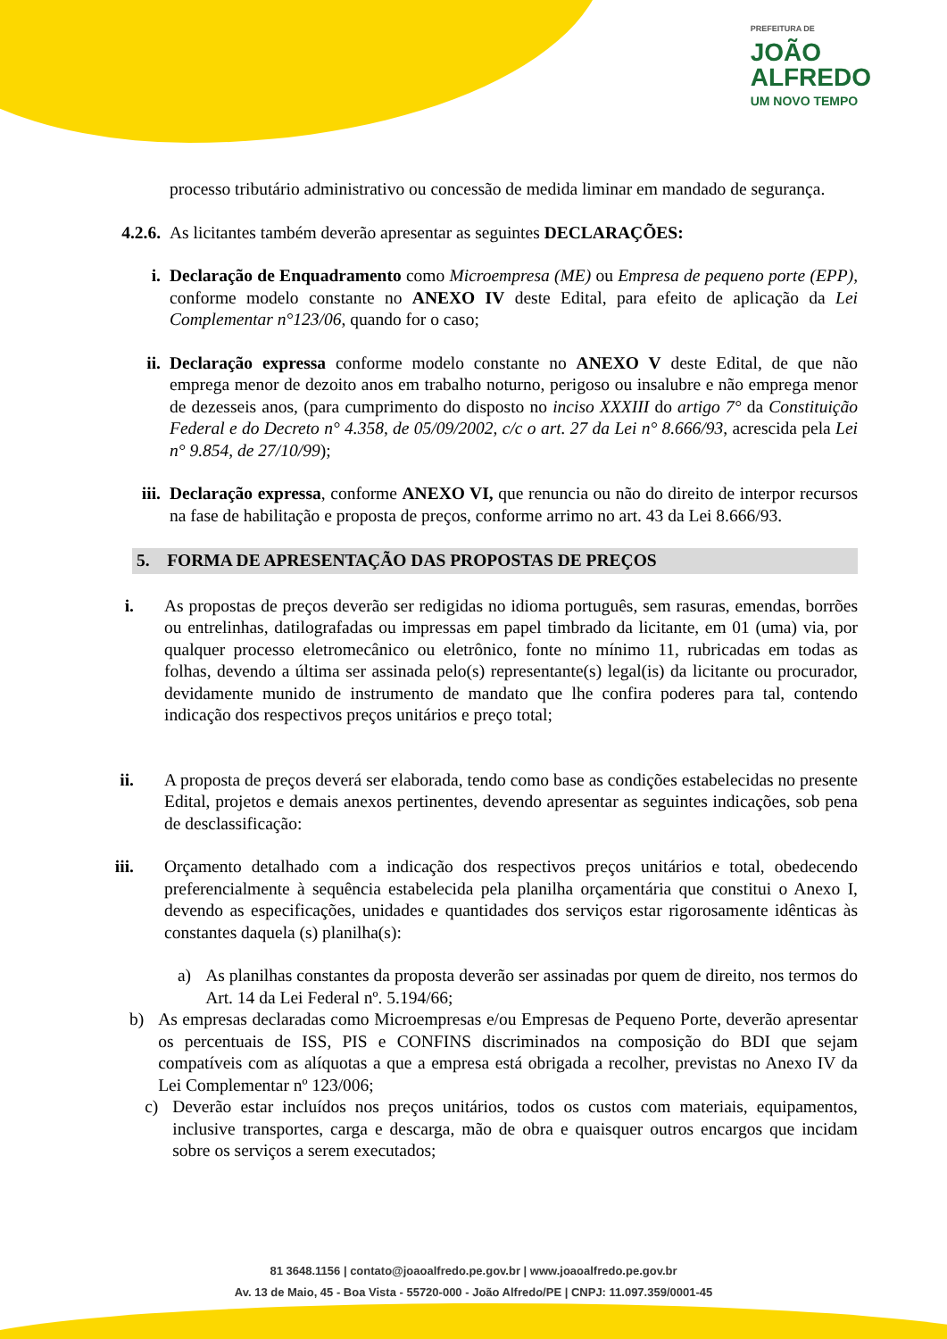PREFEITURA DE
JOÃO
ALFREDO
UM NOVO TEMPO
processo tributário administrativo ou concessão de medida liminar em mandado de segurança.
4.2.6.
As licitantes também deverão apresentar as seguintes DECLARAÇÕES:
i. Declaração de Enquadramento como Microempresa (ME) ou Empresa de pequeno porte (EPP), conforme modelo constante no ANEXO IV deste Edital, para efeito de aplicação da Lei Complementar n°123/06, quando for o caso;
ii. Declaração expressa conforme modelo constante no ANEXO V deste Edital, de que não emprega menor de dezoito anos em trabalho noturno, perigoso ou insalubre e não emprega menor de dezesseis anos, (para cumprimento do disposto no inciso XXXIII do artigo 7° da Constituição Federal e do Decreto n° 4.358, de 05/09/2002, c/c o art. 27 da Lei n° 8.666/93, acrescida pela Lei n° 9.854, de 27/10/99);
iii. Declaração expressa, conforme ANEXO VI, que renuncia ou não do direito de interpor recursos na fase de habilitação e proposta de preços, conforme arrimo no art. 43 da Lei 8.666/93.
5. FORMA DE APRESENTAÇÃO DAS PROPOSTAS DE PREÇOS
i. As propostas de preços deverão ser redigidas no idioma português, sem rasuras, emendas, borrões ou entrelinhas, datilografadas ou impressas em papel timbrado da licitante, em 01 (uma) via, por qualquer processo eletromecânico ou eletrônico, fonte no mínimo 11, rubricadas em todas as folhas, devendo a última ser assinada pelo(s) representante(s) legal(is) da licitante ou procurador, devidamente munido de instrumento de mandato que lhe confira poderes para tal, contendo indicação dos respectivos preços unitários e preço total;
ii.
A proposta de preços deverá ser elaborada, tendo como base as condições estabelecidas no presente Edital, projetos e demais anexos pertinentes, devendo apresentar as seguintes indicações, sob pena de desclassificação:
iii.
Orçamento detalhado com a indicação dos respectivos preços unitários e total, obedecendo preferencialmente à sequência estabelecida pela planilha orçamentária que constitui o Anexo I, devendo as especificações, unidades e quantidades dos serviços estar rigorosamente idênticas às constantes daquela (s) planilha(s):
a) As planilhas constantes da proposta deverão ser assinadas por quem de direito, nos termos do Art. 14 da Lei Federal nº. 5.194/66;
b) As empresas declaradas como Microempresas e/ou Empresas de Pequeno Porte, deverão apresentar os percentuais de ISS, PIS e CONFINS discriminados na composição do BDI que sejam compatíveis com as alíquotas a que a empresa está obrigada a recolher, previstas no Anexo IV da Lei Complementar nº 123/006;
c) Deverão estar incluídos nos preços unitários, todos os custos com materiais, equipamentos, inclusive transportes, carga e descarga, mão de obra e quaisquer outros encargos que incidam sobre os serviços a serem executados;
81 3648.1156 | contato@joaoalfredo.pe.gov.br | www.joaoalfredo.pe.gov.br
Av. 13 de Maio, 45 - Boa Vista - 55720-000 - João Alfredo/PE | CNPJ: 11.097.359/0001-45